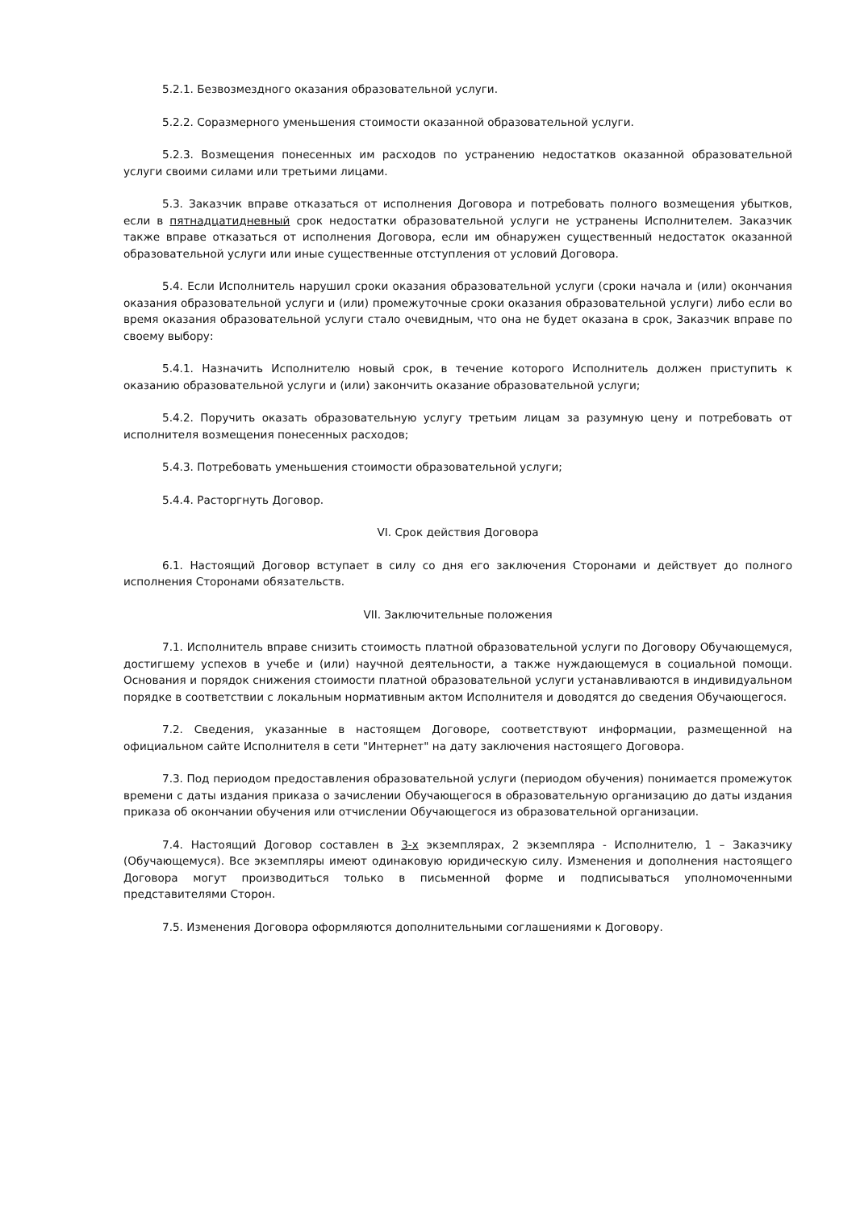5.2.1. Безвозмездного оказания образовательной услуги.
5.2.2. Соразмерного уменьшения стоимости оказанной образовательной услуги.
5.2.3. Возмещения понесенных им расходов по устранению недостатков оказанной образовательной услуги своими силами или третьими лицами.
5.3. Заказчик вправе отказаться от исполнения Договора и потребовать полного возмещения убытков, если в пятнадцатидневный срок недостатки образовательной услуги не устранены Исполнителем. Заказчик также вправе отказаться от исполнения Договора, если им обнаружен существенный недостаток оказанной образовательной услуги или иные существенные отступления от условий Договора.
5.4. Если Исполнитель нарушил сроки оказания образовательной услуги (сроки начала и (или) окончания оказания образовательной услуги и (или) промежуточные сроки оказания образовательной услуги) либо если во время оказания образовательной услуги стало очевидным, что она не будет оказана в срок, Заказчик вправе по своему выбору:
5.4.1. Назначить Исполнителю новый срок, в течение которого Исполнитель должен приступить к оказанию образовательной услуги и (или) закончить оказание образовательной услуги;
5.4.2. Поручить оказать образовательную услугу третьим лицам за разумную цену и потребовать от исполнителя возмещения понесенных расходов;
5.4.3. Потребовать уменьшения стоимости образовательной услуги;
5.4.4. Расторгнуть Договор.
VI. Срок действия Договора
6.1. Настоящий Договор вступает в силу со дня его заключения Сторонами и действует до полного исполнения Сторонами обязательств.
VII. Заключительные положения
7.1. Исполнитель вправе снизить стоимость платной образовательной услуги по Договору Обучающемуся, достигшему успехов в учебе и (или) научной деятельности, а также нуждающемуся в социальной помощи. Основания и порядок снижения стоимости платной образовательной услуги устанавливаются в индивидуальном порядке в соответствии с локальным нормативным актом Исполнителя и доводятся до сведения Обучающегося.
7.2. Сведения, указанные в настоящем Договоре, соответствуют информации, размещенной на официальном сайте Исполнителя в сети "Интернет" на дату заключения настоящего Договора.
7.3. Под периодом предоставления образовательной услуги (периодом обучения) понимается промежуток времени с даты издания приказа о зачислении Обучающегося в образовательную организацию до даты издания приказа об окончании обучения или отчислении Обучающегося из образовательной организации.
7.4. Настоящий Договор составлен в 3-х экземплярах, 2 экземпляра - Исполнителю, 1 – Заказчику (Обучающемуся). Все экземпляры имеют одинаковую юридическую силу. Изменения и дополнения настоящего Договора могут производиться только в письменной форме и подписываться уполномоченными представителями Сторон.
7.5. Изменения Договора оформляются дополнительными соглашениями к Договору.